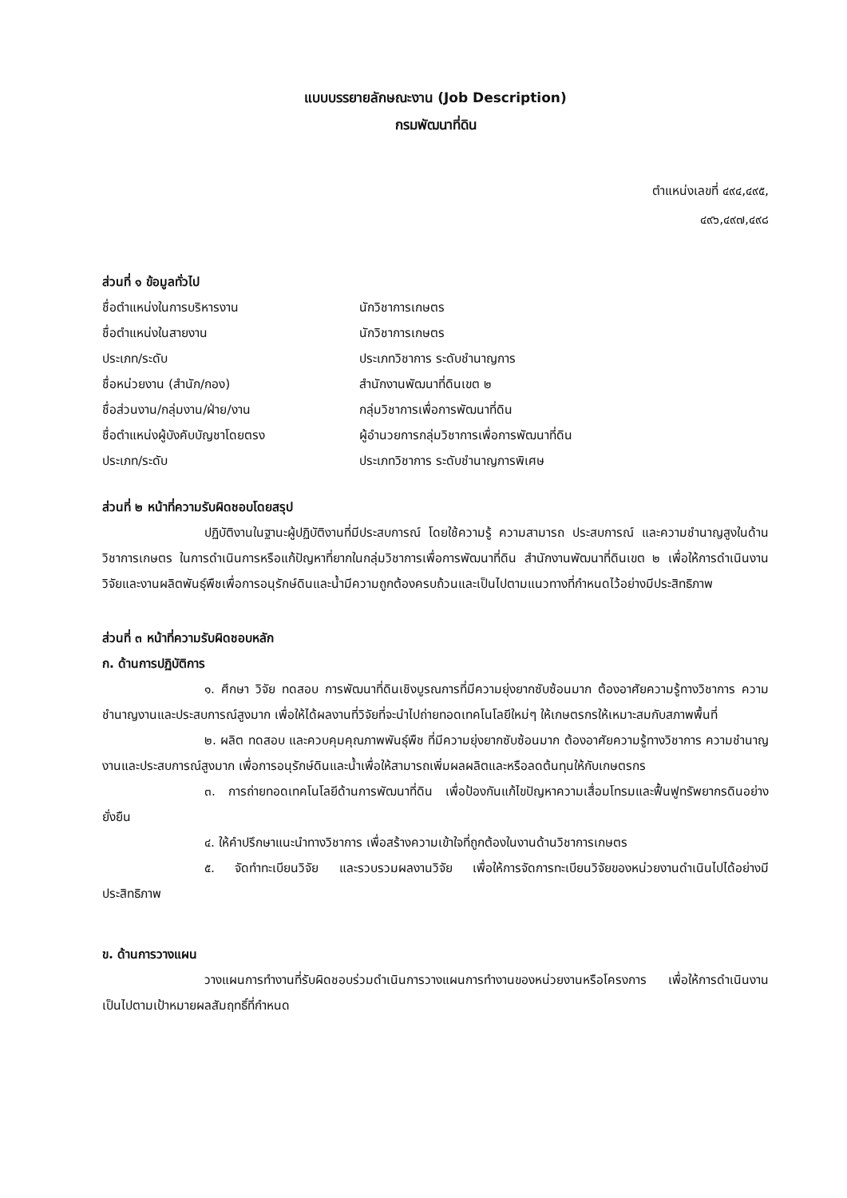แบบบรรยายลักษณะงาน (Job Description)
กรมพัฒนาที่ดิน
ตำแหน่งเลขที่ ๔๙๔,๔๙๕,
๔๙๖,๔๙๗,๔๙๘
ส่วนที่ ๑ ข้อมูลทั่วไป
ชื่อตำแหน่งในการบริหารงาน นักวิชาการเกษตร
ชื่อตำแหน่งในสายงาน นักวิชาการเกษตร
ประเภท/ระดับ ประเภทวิชาการ ระดับชำนาญการ
ชื่อหน่วยงาน (สำนัก/กอง) สำนักงานพัฒนาที่ดินเขต ๒
ชื่อส่วนงาน/กลุ่มงาน/ฝ่าย/งาน กลุ่มวิชาการเพื่อการพัฒนาที่ดิน
ชื่อตำแหน่งผู้บังคับบัญชาโดยตรง ผู้อำนวยการกลุ่มวิชาการเพื่อการพัฒนาที่ดิน
ประเภท/ระดับ ประเภทวิชาการ ระดับชำนาญการพิเศษ
ส่วนที่ ๒ หน้าที่ความรับผิดชอบโดยสรุป
ปฏิบัติงานในฐานะผู้ปฏิบัติงานที่มีประสบการณ์ โดยใช้ความรู้ ความสามารถ ประสบการณ์ และความชำนาญสูงในด้านวิชาการเกษตร ในการดำเนินการหรือแก้ปัญหาที่ยากในกลุ่มวิชาการเพื่อการพัฒนาที่ดิน สำนักงานพัฒนาที่ดินเขต ๒ เพื่อให้การดำเนินงานวิจัยและงานผลิตพันธุ์พืชเพื่อการอนุรักษ์ดินและน้ำมีความถูกต้องครบถ้วนและเป็นไปตามแนวทางที่กำหนดไว้อย่างมีประสิทธิภาพ
ส่วนที่ ๓ หน้าที่ความรับผิดชอบหลัก
ก. ด้านการปฏิบัติการ
๑. ศึกษา วิจัย ทดสอบ การพัฒนาที่ดินเชิงบูรณการที่มีความยุ่งยากซับซ้อนมาก ต้องอาศัยความรู้ทางวิชาการ ความชำนาญงานและประสบการณ์สูงมาก เพื่อให้ได้ผลงานที่วิจัยที่จะนำไปถ่ายทอดเทคโนโลยีใหม่ๆ ให้เกษตรกรให้เหมาะสมกับสภาพพื้นที่
๒. ผลิต ทดสอบ และควบคุมคุณภาพพันธุ์พืช ที่มีความยุ่งยากซับซ้อนมาก ต้องอาศัยความรู้ทางวิชาการ ความชำนาญงานและประสบการณ์สูงมาก เพื่อการอนุรักษ์ดินและน้ำเพื่อให้สามารถเพิ่มผลผลิตและหรือลดต้นทุนให้กับเกษตรกร
๓. การถ่ายทอดเทคโนโลยีด้านการพัฒนาที่ดิน เพื่อป้องกันแก้ไขปัญหาความเสื่อมโทรมและฟื้นฟูทรัพยากรดินอย่างยั่งยืน
๔. ให้คำปรึกษาแนะนำทางวิชาการ เพื่อสร้างความเข้าใจที่ถูกต้องในงานด้านวิชาการเกษตร
๕. จัดทำทะเบียนวิจัย และรวบรวมผลงานวิจัย เพื่อให้การจัดการทะเบียนวิจัยของหน่วยงานดำเนินไปได้อย่างมีประสิทธิภาพ
ข. ด้านการวางแผน
วางแผนการทำงานที่รับผิดชอบร่วมดำเนินการวางแผนการทำงานของหน่วยงานหรือโครงการ เพื่อให้การดำเนินงานเป็นไปตามเป้าหมายผลสัมฤทธิ์ที่กำหนด